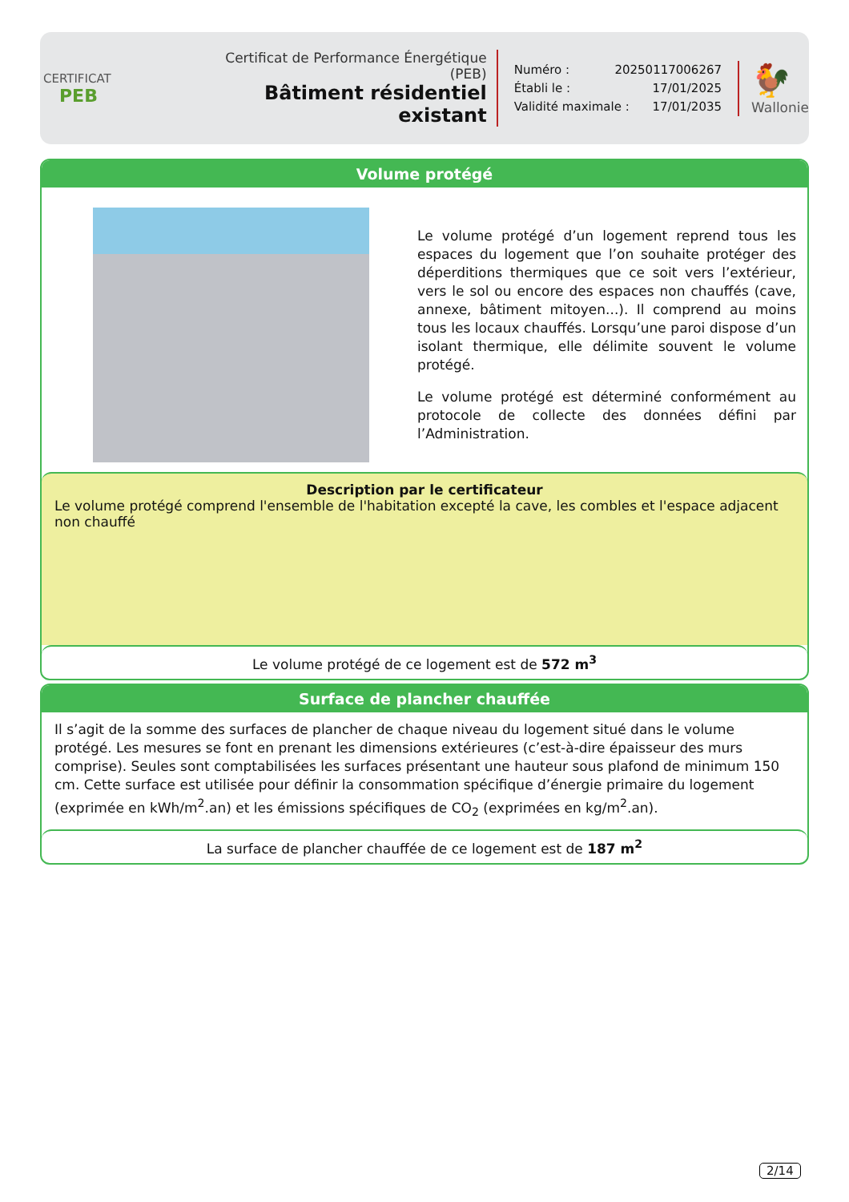CERTIFICAT
PEB
Certificat de Performance Énergétique (PEB)
Bâtiment résidentiel existant
Numéro : 20250117006267
Établi le : 17/01/2025
Validité maximale : 17/01/2035
🐓
Wallonie
Volume protégé
Le volume protégé d’un logement reprend tous les espaces du logement que l’on souhaite protéger des déperditions thermiques que ce soit vers l’extérieur, vers le sol ou encore des espaces non chauffés (cave, annexe, bâtiment mitoyen...). Il comprend au moins tous les locaux chauffés. Lorsqu’une paroi dispose d’un isolant thermique, elle délimite souvent le volume protégé.
Le volume protégé est déterminé conformément au protocole de collecte des données défini par l’Administration.
Description par le certificateur
Le volume protégé comprend l'ensemble de l'habitation excepté la cave, les combles et l'espace adjacent non chauffé
Le volume protégé de ce logement est de 572 m<sup>3</sup>
Surface de plancher chauffée
Il s’agit de la somme des surfaces de plancher de chaque niveau du logement situé dans le volume protégé. Les mesures se font en prenant les dimensions extérieures (c’est-à-dire épaisseur des murs comprise). Seules sont comptabilisées les surfaces présentant une hauteur sous plafond de minimum 150 cm. Cette surface est utilisée pour définir la consommation spécifique d’énergie primaire du logement (exprimée en kWh/m<sup>2</sup>.an) et les émissions spécifiques de CO<sub>2</sub> (exprimées en kg/m<sup>2</sup>.an).
La surface de plancher chauffée de ce logement est de 187 m<sup>2</sup>
2/14